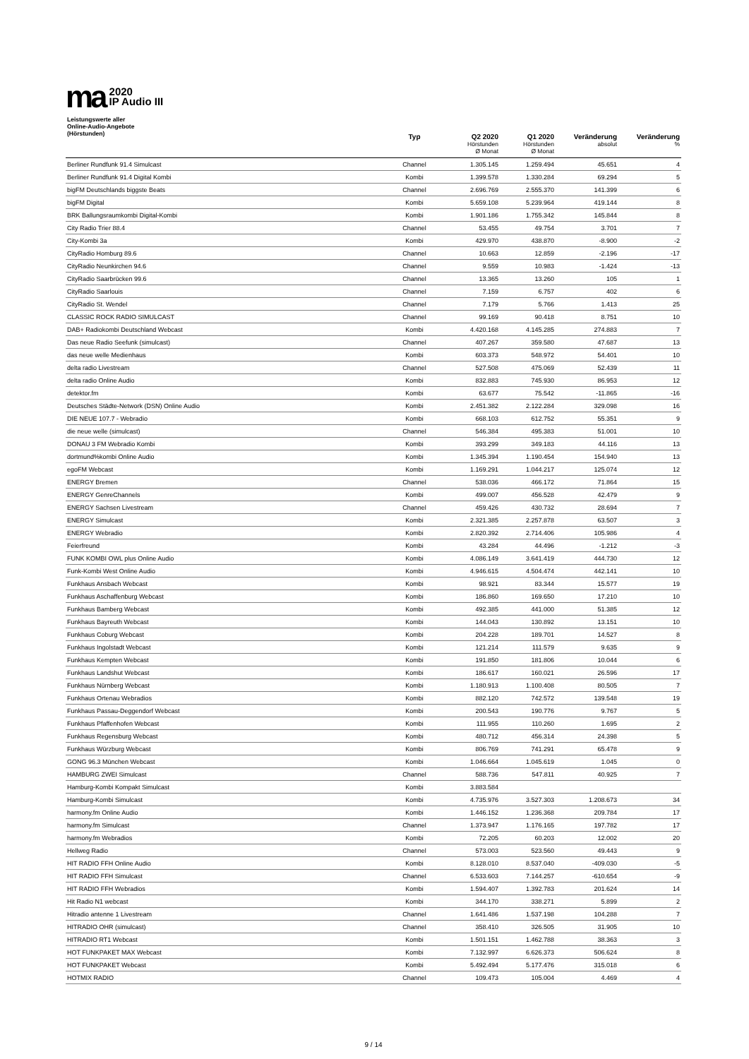ma
2020
IP Audio III
| Leistungswerte aller Online-Audio-Angebote (Hörstunden) | Typ | Q2 2020 Hörstunden Ø Monat | Q1 2020 Hörstunden Ø Monat | Veränderung absolut | Veränderung % |
| --- | --- | --- | --- | --- | --- |
| Berliner Rundfunk 91.4 Simulcast | Channel | 1.305.145 | 1.259.494 | 45.651 | 4 |
| Berliner Rundfunk 91.4 Digital Kombi | Kombi | 1.399.578 | 1.330.284 | 69.294 | 5 |
| bigFM Deutschlands biggste Beats | Channel | 2.696.769 | 2.555.370 | 141.399 | 6 |
| bigFM Digital | Kombi | 5.659.108 | 5.239.964 | 419.144 | 8 |
| BRK Ballungsraumkombi Digital-Kombi | Kombi | 1.901.186 | 1.755.342 | 145.844 | 8 |
| City Radio Trier 88.4 | Channel | 53.455 | 49.754 | 3.701 | 7 |
| City-Kombi 3a | Kombi | 429.970 | 438.870 | -8.900 | -2 |
| CityRadio Homburg 89.6 | Channel | 10.663 | 12.859 | -2.196 | -17 |
| CityRadio Neunkirchen 94.6 | Channel | 9.559 | 10.983 | -1.424 | -13 |
| CityRadio Saarbrücken 99.6 | Channel | 13.365 | 13.260 | 105 | 1 |
| CityRadio Saarlouis | Channel | 7.159 | 6.757 | 402 | 6 |
| CityRadio St. Wendel | Channel | 7.179 | 5.766 | 1.413 | 25 |
| CLASSIC ROCK RADIO SIMULCAST | Channel | 99.169 | 90.418 | 8.751 | 10 |
| DAB+ Radiokombi Deutschland Webcast | Kombi | 4.420.168 | 4.145.285 | 274.883 | 7 |
| Das neue Radio Seefunk (simulcast) | Channel | 407.267 | 359.580 | 47.687 | 13 |
| das neue welle Medienhaus | Kombi | 603.373 | 548.972 | 54.401 | 10 |
| delta radio Livestream | Channel | 527.508 | 475.069 | 52.439 | 11 |
| delta radio Online Audio | Kombi | 832.883 | 745.930 | 86.953 | 12 |
| detektor.fm | Kombi | 63.677 | 75.542 | -11.865 | -16 |
| Deutsches Städte-Network (DSN) Online Audio | Kombi | 2.451.382 | 2.122.284 | 329.098 | 16 |
| DIE NEUE 107.7 - Webradio | Kombi | 668.103 | 612.752 | 55.351 | 9 |
| die neue welle (simulcast) | Channel | 546.384 | 495.383 | 51.001 | 10 |
| DONAU 3 FM Webradio Kombi | Kombi | 393.299 | 349.183 | 44.116 | 13 |
| dortmund%kombi Online Audio | Kombi | 1.345.394 | 1.190.454 | 154.940 | 13 |
| egoFM Webcast | Kombi | 1.169.291 | 1.044.217 | 125.074 | 12 |
| ENERGY Bremen | Channel | 538.036 | 466.172 | 71.864 | 15 |
| ENERGY GenreChannels | Kombi | 499.007 | 456.528 | 42.479 | 9 |
| ENERGY Sachsen Livestream | Channel | 459.426 | 430.732 | 28.694 | 7 |
| ENERGY Simulcast | Kombi | 2.321.385 | 2.257.878 | 63.507 | 3 |
| ENERGY Webradio | Kombi | 2.820.392 | 2.714.406 | 105.986 | 4 |
| Feierfreund | Kombi | 43.284 | 44.496 | -1.212 | -3 |
| FUNK KOMBI OWL plus Online Audio | Kombi | 4.086.149 | 3.641.419 | 444.730 | 12 |
| Funk-Kombi West Online Audio | Kombi | 4.946.615 | 4.504.474 | 442.141 | 10 |
| Funkhaus Ansbach Webcast | Kombi | 98.921 | 83.344 | 15.577 | 19 |
| Funkhaus Aschaffenburg Webcast | Kombi | 186.860 | 169.650 | 17.210 | 10 |
| Funkhaus Bamberg Webcast | Kombi | 492.385 | 441.000 | 51.385 | 12 |
| Funkhaus Bayreuth Webcast | Kombi | 144.043 | 130.892 | 13.151 | 10 |
| Funkhaus Coburg Webcast | Kombi | 204.228 | 189.701 | 14.527 | 8 |
| Funkhaus Ingolstadt Webcast | Kombi | 121.214 | 111.579 | 9.635 | 9 |
| Funkhaus Kempten Webcast | Kombi | 191.850 | 181.806 | 10.044 | 6 |
| Funkhaus Landshut Webcast | Kombi | 186.617 | 160.021 | 26.596 | 17 |
| Funkhaus Nürnberg Webcast | Kombi | 1.180.913 | 1.100.408 | 80.505 | 7 |
| Funkhaus Ortenau Webradios | Kombi | 882.120 | 742.572 | 139.548 | 19 |
| Funkhaus Passau-Deggendorf Webcast | Kombi | 200.543 | 190.776 | 9.767 | 5 |
| Funkhaus Pfaffenhofen Webcast | Kombi | 111.955 | 110.260 | 1.695 | 2 |
| Funkhaus Regensburg Webcast | Kombi | 480.712 | 456.314 | 24.398 | 5 |
| Funkhaus Würzburg Webcast | Kombi | 806.769 | 741.291 | 65.478 | 9 |
| GONG 96.3 München Webcast | Kombi | 1.046.664 | 1.045.619 | 1.045 | 0 |
| HAMBURG ZWEI Simulcast | Channel | 588.736 | 547.811 | 40.925 | 7 |
| Hamburg-Kombi Kompakt Simulcast | Kombi | 3.883.584 | | | |
| Hamburg-Kombi Simulcast | Kombi | 4.735.976 | 3.527.303 | 1.208.673 | 34 |
| harmony.fm Online Audio | Kombi | 1.446.152 | 1.236.368 | 209.784 | 17 |
| harmony.fm Simulcast | Channel | 1.373.947 | 1.176.165 | 197.782 | 17 |
| harmony.fm Webradios | Kombi | 72.205 | 60.203 | 12.002 | 20 |
| Hellweg Radio | Channel | 573.003 | 523.560 | 49.443 | 9 |
| HIT RADIO FFH Online Audio | Kombi | 8.128.010 | 8.537.040 | -409.030 | -5 |
| HIT RADIO FFH Simulcast | Channel | 6.533.603 | 7.144.257 | -610.654 | -9 |
| HIT RADIO FFH Webradios | Kombi | 1.594.407 | 1.392.783 | 201.624 | 14 |
| Hit Radio N1 webcast | Kombi | 344.170 | 338.271 | 5.899 | 2 |
| Hitradio antenne 1 Livestream | Channel | 1.641.486 | 1.537.198 | 104.288 | 7 |
| HITRADIO OHR (simulcast) | Channel | 358.410 | 326.505 | 31.905 | 10 |
| HITRADIO RT1 Webcast | Kombi | 1.501.151 | 1.462.788 | 38.363 | 3 |
| HOT FUNKPAKET MAX Webcast | Kombi | 7.132.997 | 6.626.373 | 506.624 | 8 |
| HOT FUNKPAKET Webcast | Kombi | 5.492.494 | 5.177.476 | 315.018 | 6 |
| HOTMIX RADIO | Channel | 109.473 | 105.004 | 4.469 | 4 |
9 / 14